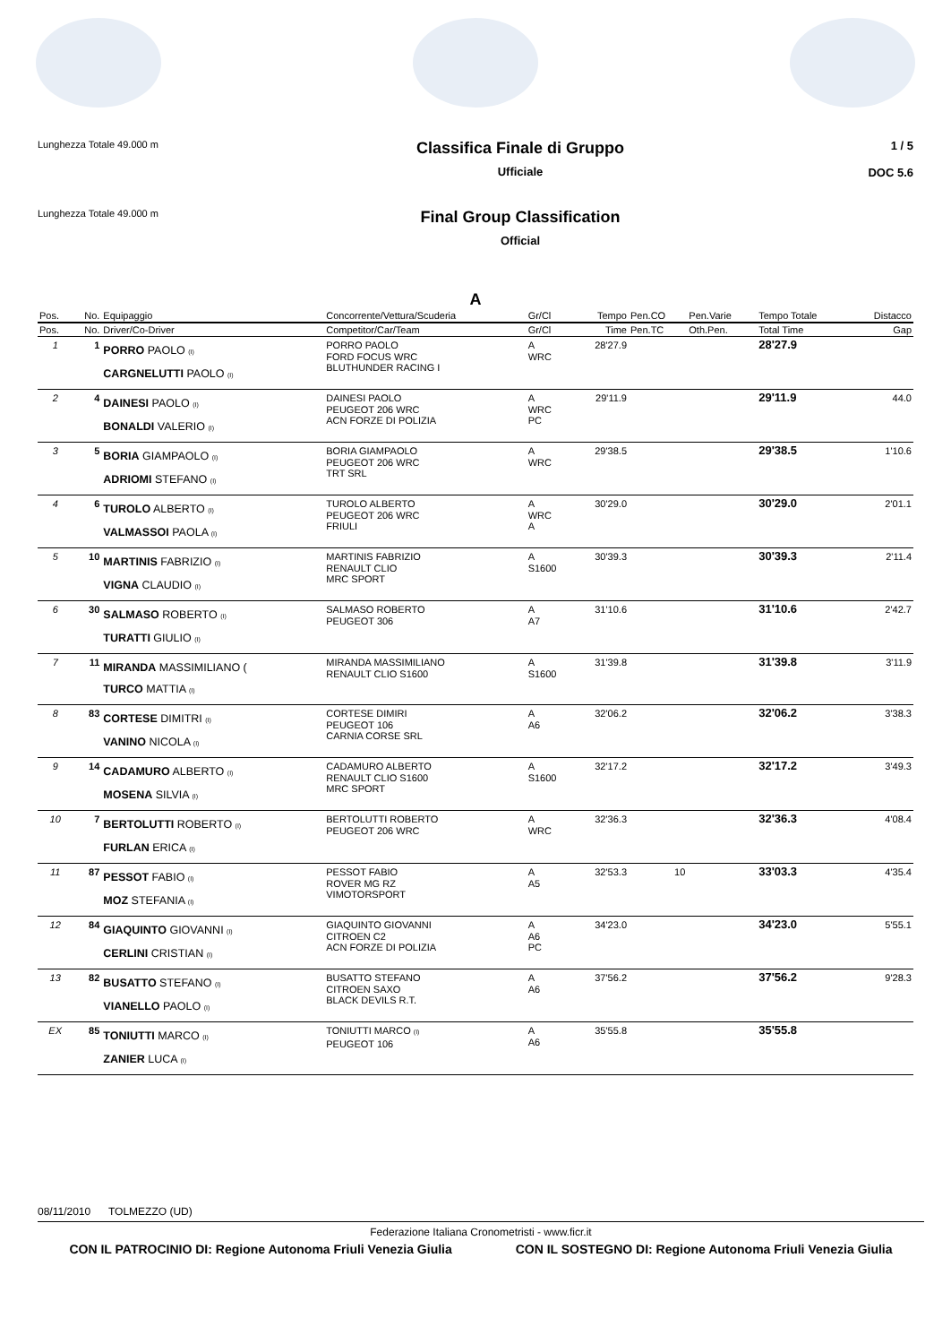Lunghezza Totale 49.000 m
Classifica Finale di Gruppo
Ufficiale
1 / 5
DOC 5.6
Lunghezza Totale 49.000 m
Final Group Classification
Official
A
| Pos. | No. | Equipaggio | Concorrente/Vettura/Scuderia | Gr/Cl | Tempo | Pen.CO | Pen.Varie | Tempo Totale | Distacco |
| --- | --- | --- | --- | --- | --- | --- | --- | --- | --- |
| Pos. | No. | Driver/Co-Driver | Competitor/Car/Team | Gr/Cl | Time | Pen.TC | Oth.Pen. | Total Time | Gap |
| 1 | 1 | PORRO PAOLO (I) CARGNELUTTI PAOLO (I) | PORRO PAOLO FORD FOCUS WRC BLUTHUNDER RACING I | A WRC | 28'27.9 | | | 28'27.9 | |
| 2 | 4 | DAINESI PAOLO (I) BONALDI VALERIO (I) | DAINESI PAOLO PEUGEOT 206 WRC ACN FORZE DI POLIZIA | A WRC PC | 29'11.9 | | | 29'11.9 | 44.0 |
| 3 | 5 | BORIA GIAMPAOLO (I) ADRIOMI STEFANO (I) | BORIA GIAMPAOLO PEUGEOT 206 WRC TRT SRL | A WRC | 29'38.5 | | | 29'38.5 | 1'10.6 |
| 4 | 6 | TUROLO ALBERTO (I) VALMASSOI PAOLA (I) | TUROLO ALBERTO PEUGEOT 206 WRC FRIULI | A WRC A | 30'29.0 | | | 30'29.0 | 2'01.1 |
| 5 | 10 | MARTINIS FABRIZIO (I) VIGNA CLAUDIO (I) | MARTINIS FABRIZIO RENAULT CLIO MRC SPORT | A S1600 | 30'39.3 | | | 30'39.3 | 2'11.4 |
| 6 | 30 | SALMASO ROBERTO (I) TURATTI GIULIO (I) | SALMASO ROBERTO PEUGEOT 306 | A A7 | 31'10.6 | | | 31'10.6 | 2'42.7 |
| 7 | 11 | MIRANDA MASSIMILIANO ( TURCO MATTIA (I) | MIRANDA MASSIMILIANO RENAULT CLIO S1600 | A S1600 | 31'39.8 | | | 31'39.8 | 3'11.9 |
| 8 | 83 | CORTESE DIMITRI (I) VANINO NICOLA (I) | CORTESE DIMIRI PEUGEOT 106 CARNIA CORSE SRL | A A6 | 32'06.2 | | | 32'06.2 | 3'38.3 |
| 9 | 14 | CADAMURO ALBERTO (I) MOSENA SILVIA (I) | CADAMURO ALBERTO RENAULT CLIO S1600 MRC SPORT | A S1600 | 32'17.2 | | | 32'17.2 | 3'49.3 |
| 10 | 7 | BERTOLUTTI ROBERTO (I) FURLAN ERICA (I) | BERTOLUTTI ROBERTO PEUGEOT 206 WRC | A WRC | 32'36.3 | | | 32'36.3 | 4'08.4 |
| 11 | 87 | PESSOT FABIO (I) MOZ STEFANIA (I) | PESSOT FABIO ROVER MG RZ VIMOTORSPORT | A A5 | 32'53.3 | 10 | | 33'03.3 | 4'35.4 |
| 12 | 84 | GIAQUINTO GIOVANNI (I) CERLINI CRISTIAN (I) | GIAQUINTO GIOVANNI CITROEN C2 ACN FORZE DI POLIZIA | A A6 PC | 34'23.0 | | | 34'23.0 | 5'55.1 |
| 13 | 82 | BUSATTO STEFANO (I) VIANELLO PAOLO (I) | BUSATTO STEFANO CITROEN SAXO BLACK DEVILS R.T. | A A6 | 37'56.2 | | | 37'56.2 | 9'28.3 |
| EX | 85 | TONIUTTI MARCO (I) ZANIER LUCA (I) | TONIUTTI MARCO (I) PEUGEOT 106 | A A6 | 35'55.8 | | | 35'55.8 | |
08/11/2010 TOLMEZZO (UD)
Federazione Italiana Cronometristi - www.ficr.it
CON IL PATROCINIO DI: Regione Autonoma Friuli Venezia Giulia CON IL SOSTEGNO DI: Regione Autonoma Friuli Venezia Giulia